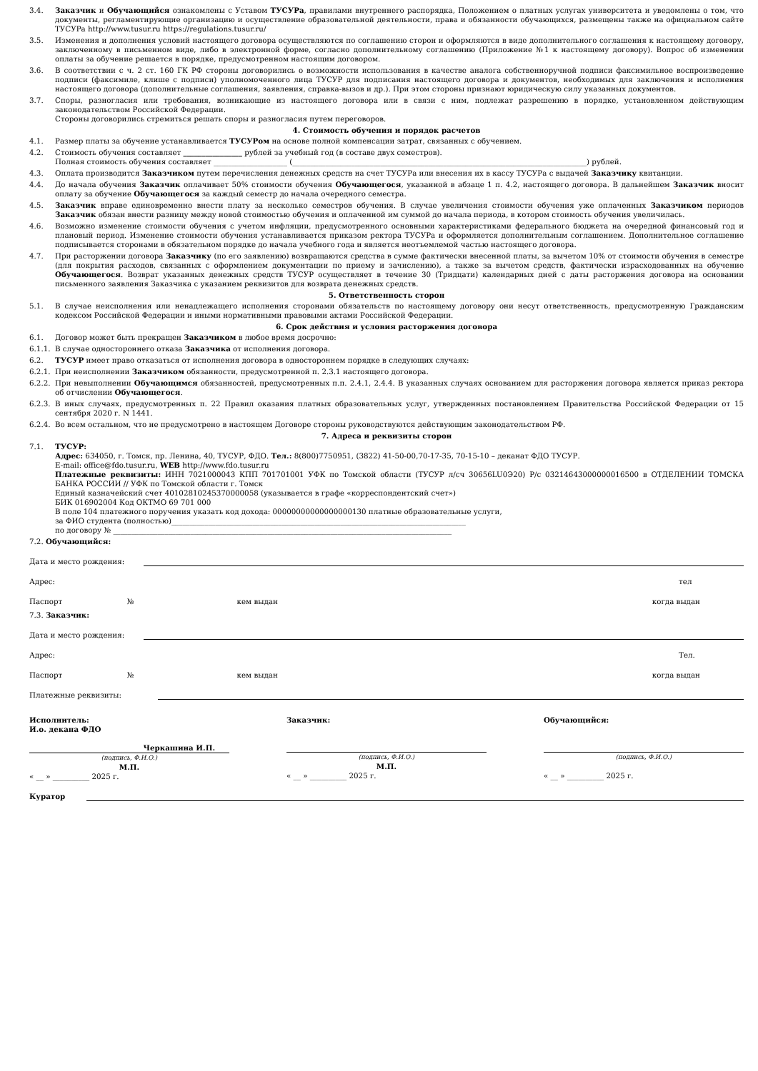3.4. Заказчик и Обучающийся ознакомлены с Уставом ТУСУРа, правилами внутреннего распорядка, Положением о платных услугах университета и уведомлены о том, что документы, регламентирующие организацию и осуществление образовательной деятельности, права и обязанности обучающихся, размещены также на официальном сайте ТУСУРа http://www.tusur.ru https://regulations.tusur.ru/
3.5. Изменения и дополнения условий настоящего договора осуществляются по соглашению сторон и оформляются в виде дополнительного соглашения к настоящему договору, заключенному в письменном виде, либо в электронной форме, согласно дополнительному соглашению (Приложение №1 к настоящему договору). Вопрос об изменении оплаты за обучение решается в порядке, предусмотренном настоящим договором.
3.6. В соответствии с ч. 2 ст. 160 ГК РФ стороны договорились о возможности использования в качестве аналога собственноручной подписи факсимильное воспроизведение подписи (факсимиле, клише с подписи) уполномоченного лица ТУСУР для подписания настоящего договора и документов, необходимых для заключения и исполнения настоящего договора (дополнительные соглашения, заявления, справка-вызов и др.). При этом стороны признают юридическую силу указанных документов.
3.7. Споры, разногласия или требования, возникающие из настоящего договора или в связи с ним, подлежат разрешению в порядке, установленном действующим законодательством Российской Федерации.
Стороны договорились стремиться решать споры и разногласия путем переговоров.
4. Стоимость обучения и порядок расчетов
4.1. Размер платы за обучение устанавливается ТУСУРом на основе полной компенсации затрат, связанных с обучением.
4.2. Стоимость обучения составляет ________________ рублей за учебный год (в составе двух семестров).
Полная стоимость обучения составляет ____________________ (________________________________________________________________________________) рублей.
4.3. Оплата производится Заказчиком путем перечисления денежных средств на счет ТУСУРа или внесения их в кассу ТУСУРа с выдачей Заказчику квитанции.
4.4. До начала обучения Заказчик оплачивает 50% стоимости обучения Обучающегося, указанной в абзаце 1 п. 4.2, настоящего договора. В дальнейшем Заказчик вносит оплату за обучение Обучающегося за каждый семестр до начала очередного семестра.
4.5. Заказчик вправе единовременно внести плату за несколько семестров обучения. В случае увеличения стоимости обучения уже оплаченных Заказчиком периодов Заказчик обязан внести разницу между новой стоимостью обучения и оплаченной им суммой до начала периода, в котором стоимость обучения увеличилась.
4.6. Возможно изменение стоимости обучения с учетом инфляции, предусмотренного основными характеристиками федерального бюджета на очередной финансовый год и плановый период. Изменение стоимости обучения устанавливается приказом ректора ТУСУРа и оформляется дополнительным соглашением. Дополнительное соглашение подписывается сторонами в обязательном порядке до начала учебного года и является неотъемлемой частью настоящего договора.
4.7. При расторжении договора Заказчику (по его заявлению) возвращаются средства в сумме фактически внесенной платы, за вычетом 10% от стоимости обучения в семестре (для покрытия расходов, связанных с оформлением документации по приему и зачислению), а также за вычетом средств, фактически израсходованных на обучение Обучающегося. Возврат указанных денежных средств ТУСУР осуществляет в течение 30 (Тридцати) календарных дней с даты расторжения договора на основании письменного заявления Заказчика с указанием реквизитов для возврата денежных средств.
5. Ответственность сторон
5.1. В случае неисполнения или ненадлежащего исполнения сторонами обязательств по настоящему договору они несут ответственность, предусмотренную Гражданским кодексом Российской Федерации и иными нормативными правовыми актами Российской Федерации.
6. Срок действия и условия расторжения договора
6.1. Договор может быть прекращен Заказчиком в любое время досрочно:
6.1.1.
В случае одностороннего отказа Заказчика от исполнения договора.
6.2. ТУСУР имеет право отказаться от исполнения договора в одностороннем порядке в следующих случаях:
6.2.1.
При неисполнении Заказчиком обязанности, предусмотренной п. 2.3.1 настоящего договора.
6.2.2.
При невыполнении Обучающимся обязанностей, предусмотренных п.п. 2.4.1, 2.4.4. В указанных случаях основанием для расторжения договора является приказ ректора об отчислении Обучающегося.
6.2.3.
В иных случаях, предусмотренных п. 22 Правил оказания платных образовательных услуг, утвержденных постановлением Правительства Российской Федерации от 15 сентября 2020 г. N 1441.
6.2.4.
Во всем остальном, что не предусмотрено в настоящем Договоре стороны руководствуются действующим законодательством РФ.
7. Адреса и реквизиты сторон
7.1. ТУСУР:
Адрес: 634050, г. Томск, пр. Ленина, 40, ТУСУР, ФДО. Тел.: 8(800)7750951, (3822) 41-50-00,70-17-35, 70-15-10 – деканат ФДО ТУСУР.
E-mail: office@fdo.tusur.ru, WEB http://www.fdo.tusur.ru
Платежные реквизиты: ИНН 7021000043 КПП 701701001 УФК по Томской области (ТУСУР л/сч 30656LU0Э20) Р/с 03214643000000016500 в ОТДЕЛЕНИИ ТОМСКА БАНКА РОССИИ // УФК по Томской области г. Томск
Единый казначейский счет 40102810245370000058 (указывается в графе «корреспондентский счет»)
БИК 016902004 Код ОКТМО 69 701 000
В поле 104 платежного поручения указать код дохода: 00000000000000000130 платные образовательные услуги,
за ФИО студента (полностью)________________________________________________________________________________
по договору № ____________________________________________________________________________________________
7.2. Обучающийся:
Дата и место рождения:
Адрес: тел
Паспорт № кем выдан когда выдан
7.3. Заказчик:
Дата и место рождения:
Адрес: Тел.
Паспорт № кем выдан когда выдан
Платежные реквизиты:
Исполнитель:
И.о. декана ФДО
Черкашина И.П.
(подпись, Ф.И.О.)
М.П.
« __ » __________ 2025 г.
Заказчик:
(подпись, Ф.И.О.)
М.П.
« __ » __________ 2025 г.
Обучающийся:
(подпись, Ф.И.О.)
« __ » __________ 2025 г.
Куратор